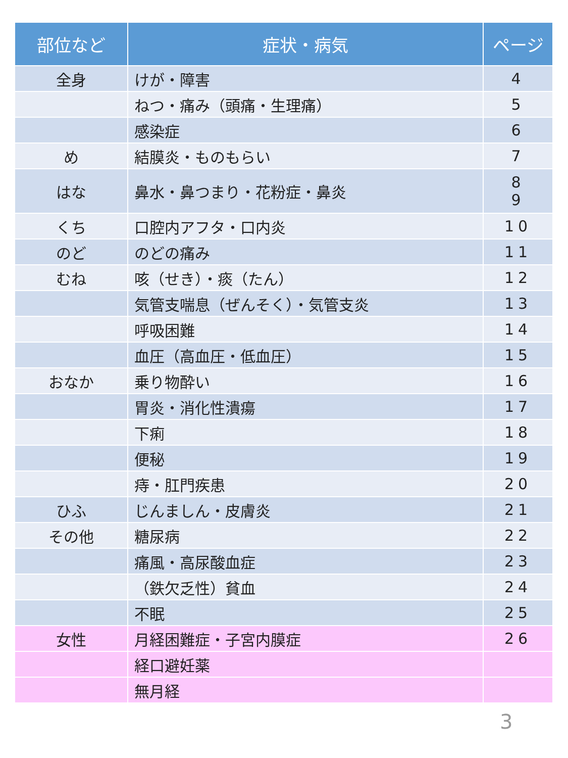| 部位など | 症状・病気 | ページ |
| --- | --- | --- |
| 全身 | けが・障害 | 4 |
| | ねつ・痛み（頭痛・生理痛） | 5 |
| | 感染症 | 6 |
| め | 結膜炎・ものもらい | 7 |
| はな | 鼻水・鼻つまり・花粉症・鼻炎 | 8 9 |
| くち | 口腔内アフタ・口内炎 | 10 |
| のど | のどの痛み | 11 |
| むね | 咳（せき）・痰（たん） | 12 |
| | 気管支喘息（ぜんそく）・気管支炎 | 13 |
| | 呼吸困難 | 14 |
| | 血圧（高血圧・低血圧） | 15 |
| おなか | 乗り物酔い | 16 |
| | 胃炎・消化性潰瘍 | 17 |
| | 下痢 | 18 |
| | 便秘 | 19 |
| | 痔・肛門疾患 | 20 |
| ひふ | じんましん・皮膚炎 | 21 |
| その他 | 糖尿病 | 22 |
| | 痛風・高尿酸血症 | 23 |
| | （鉄欠乏性）貧血 | 24 |
| | 不眠 | 25 |
| 女性 | 月経困難症・子宮内膜症 | 26 |
| | 経口避妊薬 | |
| | 無月経 | |
3